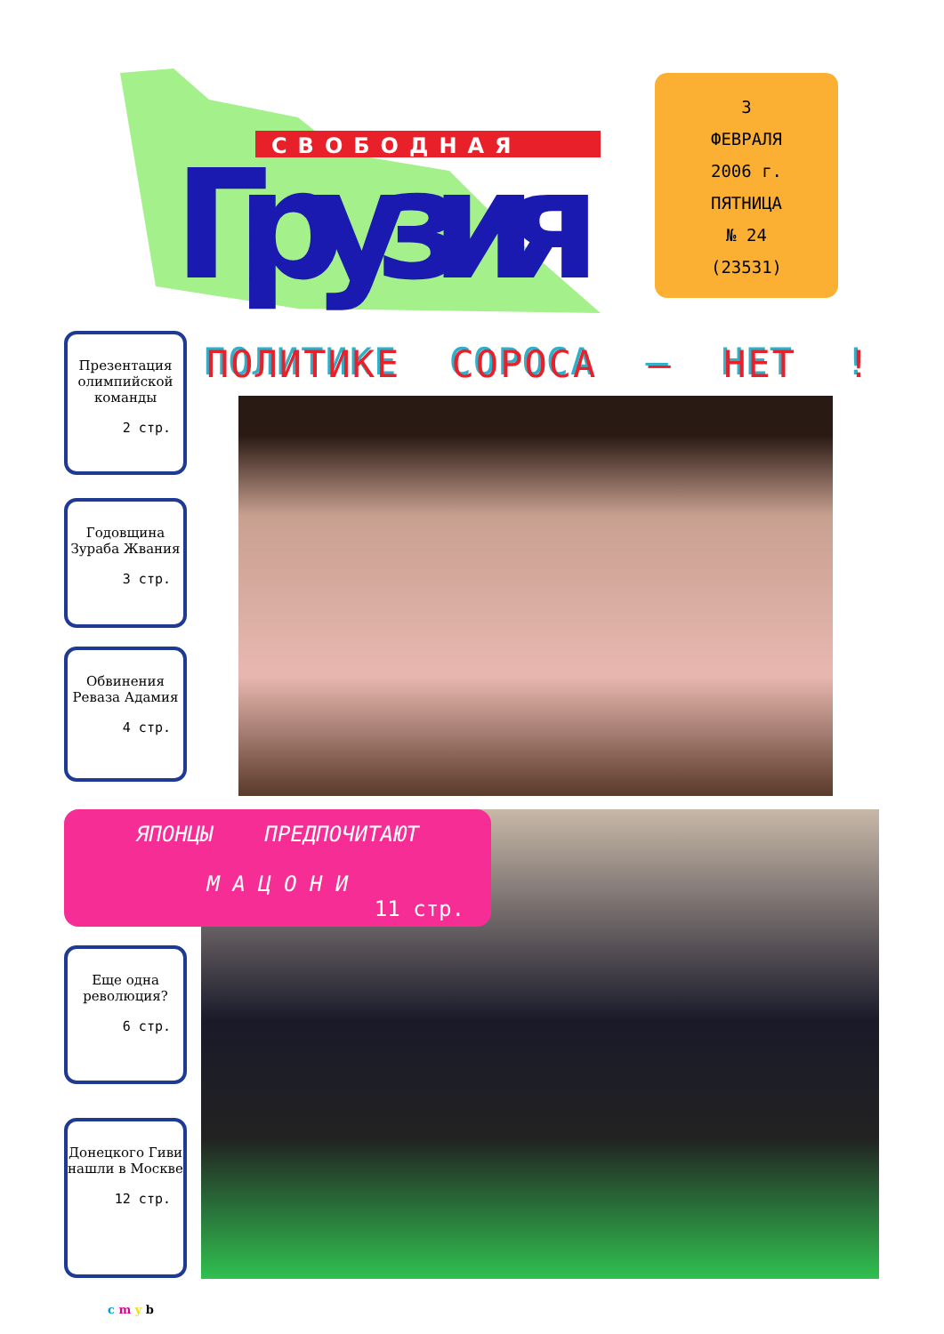СВОБОДНАЯ
Грузия
3
ФЕВРАЛЯ
2006 г.
ПЯТНИЦА
№ 24
(23531)
Презентация олимпийской команды
2 стр.
ПОЛИТИКЕ СОРОСА – НЕТ !
Годовщина Зураба Жвания
3 стр.
Обвинения Реваза Адамия
4 стр.
ЯПОНЦЫ ПРЕДПОЧИТАЮТ
М А Ц О Н И
11 стр.
Еще одна революция?
6 стр.
Донецкого Гиви нашли в Москве
12 стр.
c m y b